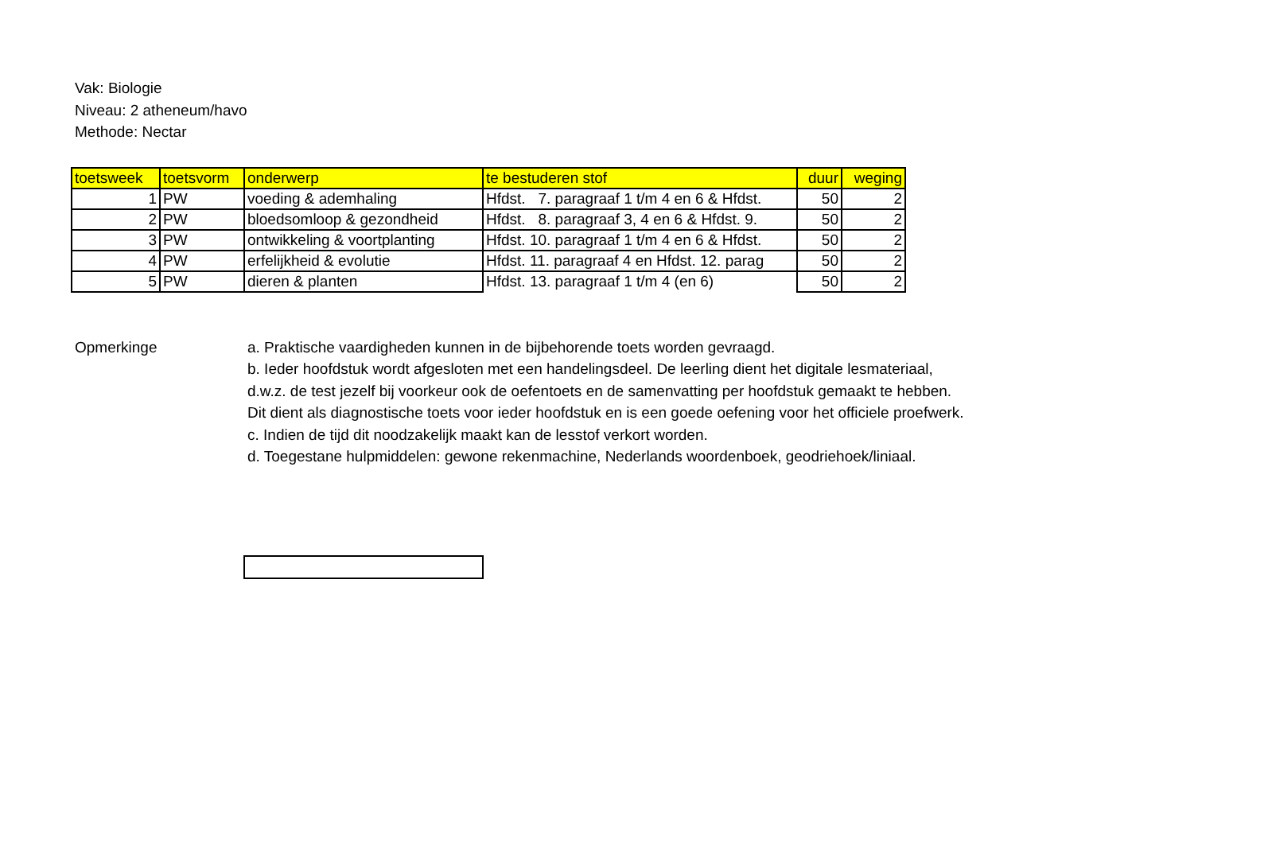Vak: Biologie
Niveau: 2 atheneum/havo
Methode: Nectar
| toetsweek | toetsvorm | onderwerp | te bestuderen stof | duur | weging |
| --- | --- | --- | --- | --- | --- |
| 1 | PW | voeding & ademhaling | Hfdst. 7. paragraaf 1 t/m 4 en 6 & Hfdst. | 50 | 2 |
| 2 | PW | bloedsomloop & gezondheid | Hfdst. 8. paragraaf 3, 4 en 6 & Hfdst. 9. | 50 | 2 |
| 3 | PW | ontwikkeling & voortplanting | Hfdst. 10. paragraaf 1 t/m 4 en 6 & Hfdst. | 50 | 2 |
| 4 | PW | erfelijkheid & evolutie | Hfdst. 11. paragraaf 4 en Hfdst. 12. parag | 50 | 2 |
| 5 | PW | dieren & planten | Hfdst. 13. paragraaf 1 t/m 4 (en 6) | 50 | 2 |
Opmerkinge a. Praktische vaardigheden kunnen in de bijbehorende toets worden gevraagd.
b. Ieder hoofdstuk wordt afgesloten met een handelingsdeel. De leerling dient het digitale lesmateriaal,
d.w.z. de test jezelf bij voorkeur ook de oefentoets en de samenvatting per hoofdstuk gemaakt te hebben.
Dit dient als diagnostische toets voor ieder hoofdstuk en is een goede oefening voor het officiele proefwerk.
c. Indien de tijd dit noodzakelijk maakt kan de lesstof verkort worden.
d. Toegestane hulpmiddelen: gewone rekenmachine, Nederlands woordenboek, geodriehoek/liniaal.